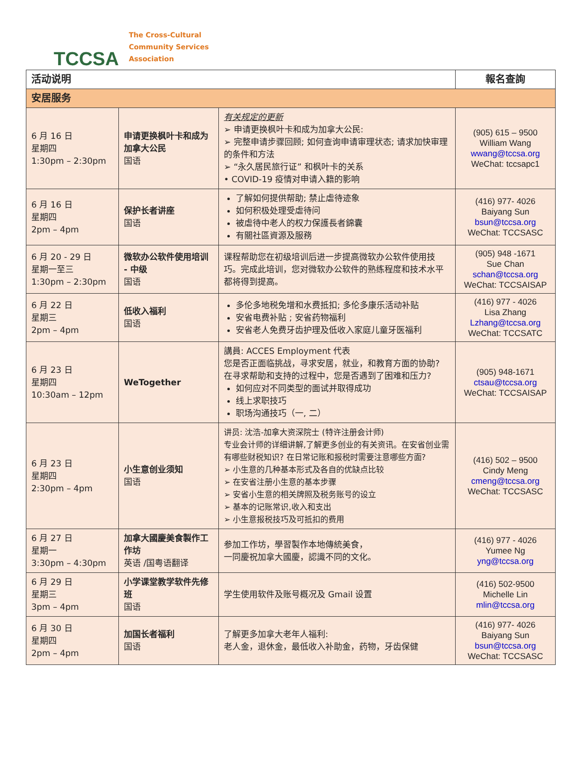TCCSA
The Cross-Cultural
Community Services
Association
| 活动说明 | | | 報名查詢 |
| --- | --- | --- | --- |
| 安居服务 | | | |
| 6 月 16 日 星期四 1:30pm – 2:30pm | 申请更换枫叶卡和成为加拿大公民 国语 | 有关规定的更新 ➢ 申请更换枫叶卡和成为加拿大公民: ➢ 完整申请步骤回顾; 如何查询申请审理状态; 请求加快审理的条件和方法 ➢ “永久居民旅行证” 和枫叶卡的关系 • COVID-19 疫情对申请入籍的影响 | (905) 615 – 9500 William Wang wwang@tccsa.org WeChat: tccsapc1 |
| 6 月 16 日 星期四 2pm – 4pm | 保护长者讲座 国语 | 了解如何提供帮助; 禁止虐待迹象 如何积极处理受虐待问 被虐待中老人的权力保護長者錦囊 有關社區資源及服務 | (416) 977- 4026 Baiyang Sun bsun@tccsa.org WeChat: TCCSASC |
| 6 月 20 - 29 日 星期一至三 1:30pm – 2:30pm | 微软办公软件使用培训 - 中级 国语 | 课程帮助您在初级培训后进一步提高微软办公软件使用技巧。完成此培训，您对微软办公软件的熟练程度和技术水平都将得到提高。 | (905) 948 -1671 Sue Chan schan@tccsa.org WeChat: TCCSAISAP |
| 6 月 22 日 星期三 2pm – 4pm | 低收入福利 国语 | 多伦多地税免增和水费抵扣; 多伦多康乐活动补贴 安省电费补贴 ; 安省药物福利 安省老人免费牙齿护理及低收入家庭儿童牙医福利 | (416) 977 - 4026 Lisa Zhang Lzhang@tccsa.org WeChat: TCCSATC |
| 6 月 23 日 星期四 10:30am – 12pm | WeTogether | 講員: ACCES Employment 代表 您是否正面临挑战，寻求安居，就业，和教育方面的协助? 在寻求帮助和支持的过程中，您是否遇到了困难和压力? 如何应对不同类型的面试并取得成功 线上求职技巧 职场沟通技巧（一, 二） | (905) 948-1671 ctsau@tccsa.org WeChat: TCCSAISAP |
| 6 月 23 日 星期四 2:30pm – 4pm | 小生意创业须知 国语 | 讲员: 沈浩-加拿大资深院士 (特许注册会计师) 专业会计师的详细讲解,了解更多创业的有关资讯。在安省创业需有哪些财税知识? 在日常记账和报税时需要注意哪些方面? ➢ 小生意的几种基本形式及各自的优缺点比较 ➢ 在安省注册小生意的基本步骤 ➢ 安省小生意的相关牌照及税务账号的设立 ➢ 基本的记账常识,收入和支出 ➢ 小生意报税技巧及可抵扣的费用 | (416) 502 – 9500 Cindy Meng cmeng@tccsa.org WeChat: TCCSASC |
| 6 月 27 日 星期一 3:30pm – 4:30pm | 加拿大國慶美食製作工作坊 英语 /国粤语翻译 | 参加工作坊，學習製作本地傳統美食， 一同慶祝加拿大國慶，認識不同的文化。 | (416) 977 - 4026 Yumee Ng yng@tccsa.org |
| 6 月 29 日 星期三 3pm – 4pm | 小学课堂教学软件先修班 国语 | 学生使用软件及账号概况及 Gmail 设置 | (416) 502-9500 Michelle Lin mlin@tccsa.org |
| 6 月 30 日 星期四 2pm – 4pm | 加国长者福利 国语 | 了解更多加拿大老年人福利: 老人金，退休金，最低收入补助金，药物，牙齿保健 | (416) 977- 4026 Baiyang Sun bsun@tccsa.org WeChat: TCCSASC |